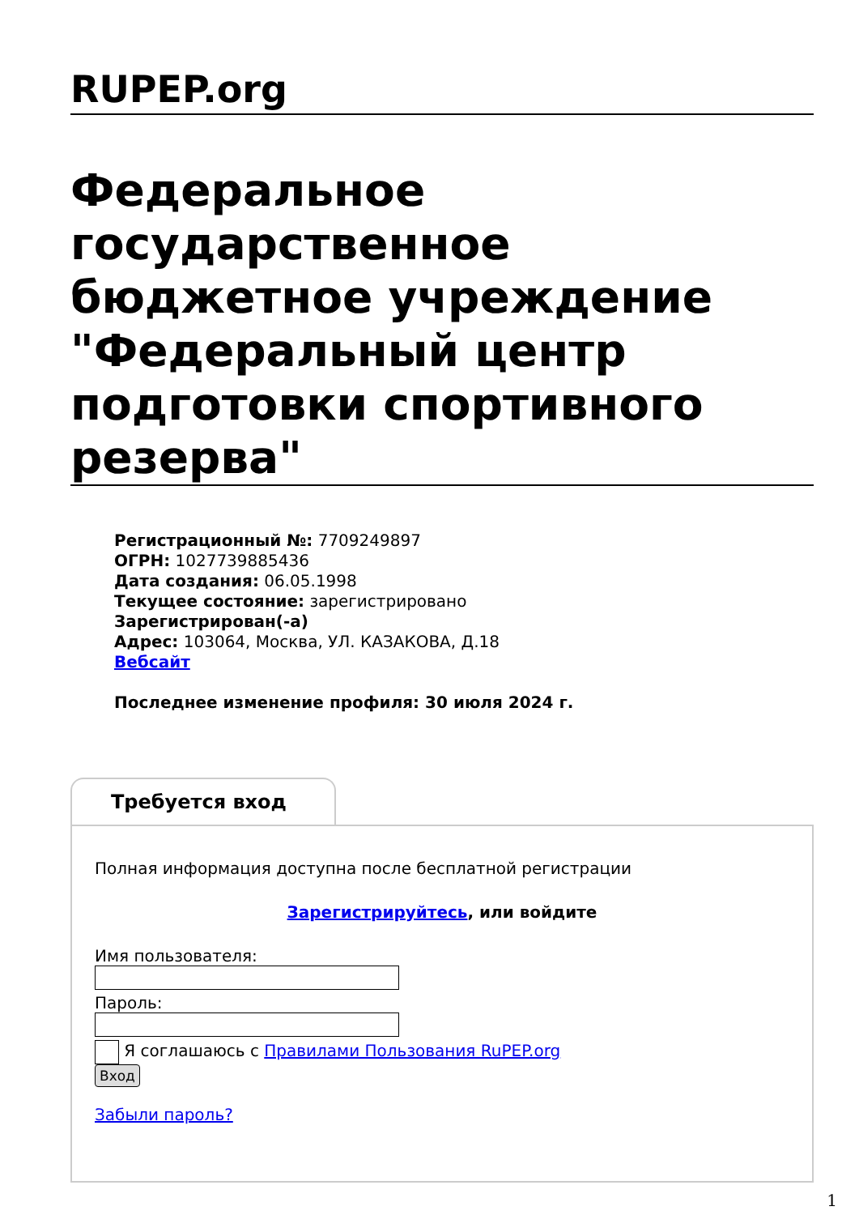RUPEP.org
Федеральное государственное бюджетное учреждение "Федеральный центр подготовки спортивного резерва"
Регистрационный №: 7709249897
ОГРН: 1027739885436
Дата создания: 06.05.1998
Текущее состояние: зарегистрировано
Зарегистрирован(-а)
Адрес: 103064, Москва, УЛ. КАЗАКОВА, Д.18
Вебсайт
Последнее изменение профиля: 30 июля 2024 г.
Требуется вход
Полная информация доступна после бесплатной регистрации
Зарегистрируйтесь, или войдите
Имя пользователя:
Пароль:
Я соглашаюсь с Правилами Пользования RuPEP.org
Вход
Забыли пароль?
1